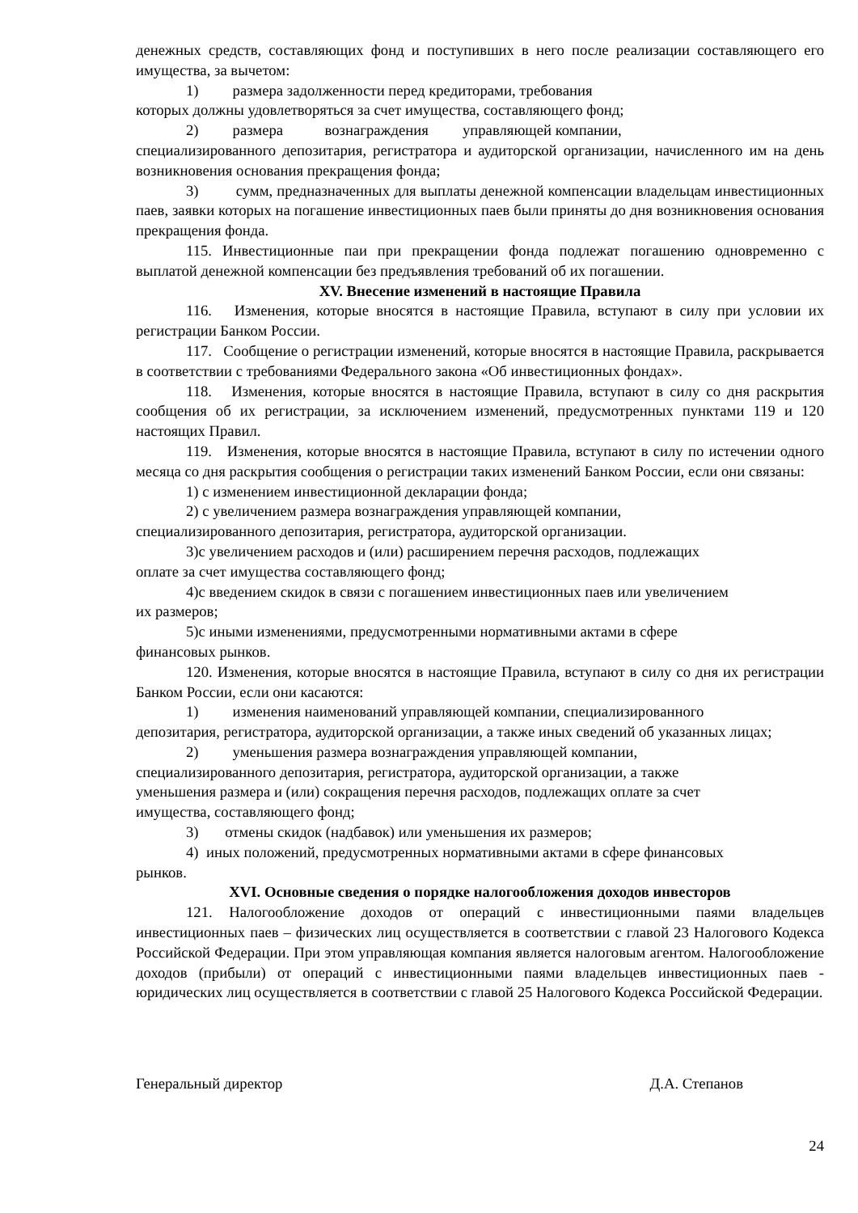денежных средств, составляющих фонд и поступивших в него после реализации составляющего его имущества, за вычетом:
1) размера задолженности перед кредиторами, требования
которых должны удовлетворяться за счет имущества, составляющего фонд;
2) размера вознаграждения управляющей компании,
специализированного депозитария, регистратора и аудиторской организации, начисленного им на день возникновения основания прекращения фонда;
3) сумм, предназначенных для выплаты денежной компенсации владельцам инвестиционных паев, заявки которых на погашение инвестиционных паев были приняты до дня возникновения основания прекращения фонда.
115. Инвестиционные паи при прекращении фонда подлежат погашению одновременно с выплатой денежной компенсации без предъявления требований об их погашении.
XV. Внесение изменений в настоящие Правила
116. Изменения, которые вносятся в настоящие Правила, вступают в силу при условии их регистрации Банком России.
117. Сообщение о регистрации изменений, которые вносятся в настоящие Правила, раскрывается в соответствии с требованиями Федерального закона «Об инвестиционных фондах».
118. Изменения, которые вносятся в настоящие Правила, вступают в силу со дня раскрытия сообщения об их регистрации, за исключением изменений, предусмотренных пунктами 119 и 120 настоящих Правил.
119. Изменения, которые вносятся в настоящие Правила, вступают в силу по истечении одного месяца со дня раскрытия сообщения о регистрации таких изменений Банком России, если они связаны:
1) с изменением инвестиционной декларации фонда;
2) с увеличением размера вознаграждения управляющей компании,
специализированного депозитария, регистратора, аудиторской организации.
3)с увеличением расходов и (или) расширением перечня расходов, подлежащих
оплате за счет имущества составляющего фонд;
4)с введением скидок в связи с погашением инвестиционных паев или увеличением
их размеров;
5)с иными изменениями, предусмотренными нормативными актами в сфере
финансовых рынков.
120. Изменения, которые вносятся в настоящие Правила, вступают в силу со дня их регистрации Банком России, если они касаются:
1) изменения наименований управляющей компании, специализированного
депозитария, регистратора, аудиторской организации, а также иных сведений об указанных лицах;
2) уменьшения размера вознаграждения управляющей компании,
специализированного депозитария, регистратора, аудиторской организации, а также
уменьшения размера и (или) сокращения перечня расходов, подлежащих оплате за счет
имущества, составляющего фонд;
3) отмены скидок (надбавок) или уменьшения их размеров;
4) иных положений, предусмотренных нормативными актами в сфере финансовых
рынков.
XVI. Основные сведения о порядке налогообложения доходов инвесторов
121. Налогообложение доходов от операций с инвестиционными паями владельцев инвестиционных паев – физических лиц осуществляется в соответствии с главой 23 Налогового Кодекса Российской Федерации. При этом управляющая компания является налоговым агентом. Налогообложение доходов (прибыли) от операций с инвестиционными паями владельцев инвестиционных паев - юридических лиц осуществляется в соответствии с главой 25 Налогового Кодекса Российской Федерации.
Генеральный директор Д.А. Степанов
24